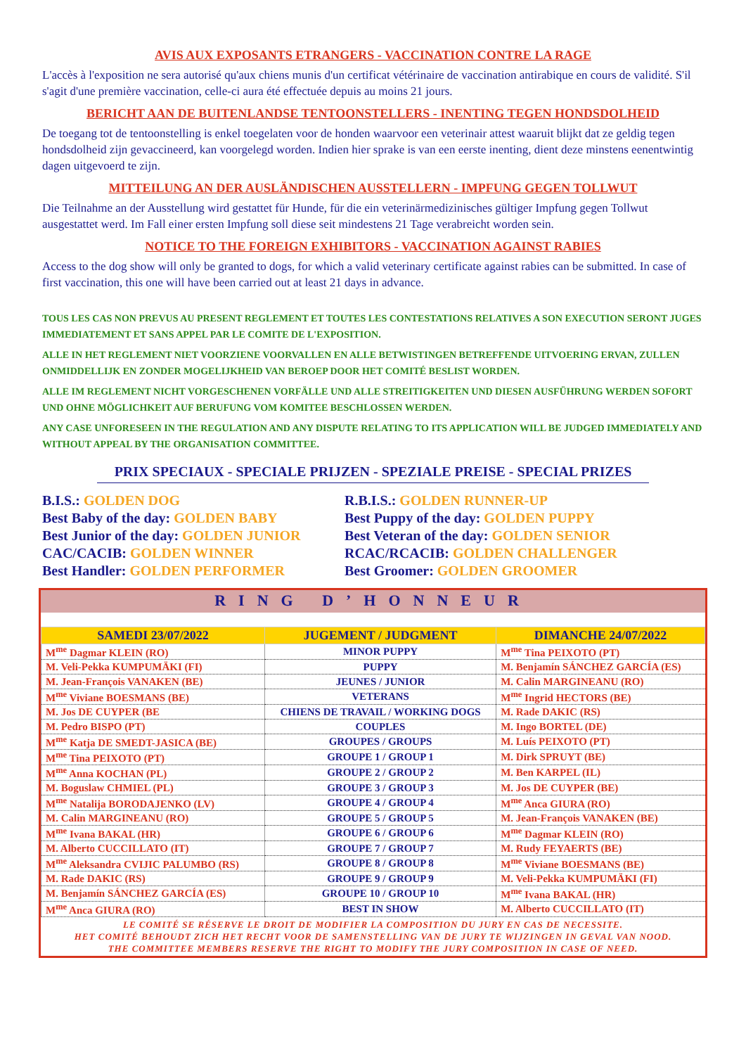AVIS AUX EXPOSANTS ETRANGERS - VACCINATION CONTRE LA RAGE
L'accès à l'exposition ne sera autorisé qu'aux chiens munis d'un certificat vétérinaire de vaccination antirabique en cours de validité. S'il s'agit d'une première vaccination, celle-ci aura été effectuée depuis au moins 21 jours.
BERICHT AAN DE BUITENLANDSE TENTOONSTELLERS - INENTING TEGEN HONDSDOLHEID
De toegang tot de tentoonstelling is enkel toegelaten voor de honden waarvoor een veterinair attest waaruit blijkt dat ze geldig tegen hondsdolheid zijn gevaccineerd, kan voorgelegd worden. Indien hier sprake is van een eerste inenting, dient deze minstens eenentwintig dagen uitgevoerd te zijn.
MITTEILUNG AN DER AUSLÄNDISCHEN AUSSTELLERN - IMPFUNG GEGEN TOLLWUT
Die Teilnahme an der Ausstellung wird gestattet für Hunde, für die ein veterinärmedizinisches gültiger Impfung gegen Tollwut ausgestattet werd. Im Fall einer ersten Impfung soll diese seit mindestens 21 Tage verabreicht worden sein.
NOTICE TO THE FOREIGN EXHIBITORS - VACCINATION AGAINST RABIES
Access to the dog show will only be granted to dogs, for which a valid veterinary certificate against rabies can be submitted. In case of first vaccination, this one will have been carried out at least 21 days in advance.
TOUS LES CAS NON PREVUS AU PRESENT REGLEMENT ET TOUTES LES CONTESTATIONS RELATIVES A SON EXECUTION SERONT JUGES IMMEDIATEMENT ET SANS APPEL PAR LE COMITE DE L'EXPOSITION.
ALLE IN HET REGLEMENT NIET VOORZIENE VOORVALLEN EN ALLE BETWISTINGEN BETREFFENDE UITVOERING ERVAN, ZULLEN ONMIDDELLIJK EN ZONDER MOGELIJKHEID VAN BEROEP DOOR HET COMITÉ BESLIST WORDEN.
ALLE IM REGLEMENT NICHT VORGESCHENEN VORFÄLLE UND ALLE STREITIGKEITEN UND DIESEN AUSFÜHRUNG WERDEN SOFORT UND OHNE MÖGLICHKEIT AUF BERUFUNG VOM KOMITEE BESCHLOSSEN WERDEN.
ANY CASE UNFORESEEN IN THE REGULATION AND ANY DISPUTE RELATING TO ITS APPLICATION WILL BE JUDGED IMMEDIATELY AND WITHOUT APPEAL BY THE ORGANISATION COMMITTEE.
PRIX SPECIAUX - SPECIALE PRIJZEN - SPEZIALE PREISE - SPECIAL PRIZES
B.I.S.: GOLDEN DOG
R.B.I.S.: GOLDEN RUNNER-UP
Best Baby of the day: GOLDEN BABY
Best Puppy of the day: GOLDEN PUPPY
Best Junior of the day: GOLDEN JUNIOR
Best Veteran of the day: GOLDEN SENIOR
CAC/CACIB: GOLDEN WINNER
RCAC/RCACIB: GOLDEN CHALLENGER
Best Handler: GOLDEN PERFORMER
Best Groomer: GOLDEN GROOMER
RING D’HONNEUR
| SAMEDI 23/07/2022 | JUGEMENT / JUDGMENT | DIMANCHE 24/07/2022 |
| --- | --- | --- |
| M<sup>me</sup> Dagmar KLEIN (RO) | MINOR PUPPY | M<sup>me</sup> Tina PEIXOTO (PT) |
| M. Veli-Pekka KUMPUMÄKI (FI) | PUPPY | M. Benjamín SÁNCHEZ GARCÍA (ES) |
| M. Jean-François VANAKEN (BE) | JEUNES / JUNIOR | M. Calin MARGINEANU (RO) |
| M<sup>me</sup> Viviane BOESMANS (BE) | VETERANS | M<sup>me</sup> Ingrid HECTORS (BE) |
| M. Jos DE CUYPER (BE | CHIENS DE TRAVAIL / WORKING DOGS | M. Rade DAKIC (RS) |
| M. Pedro BISPO (PT) | COUPLES | M. Ingo BORTEL (DE) |
| M<sup>me</sup> Katja DE SMEDT-JASICA (BE) | GROUPES / GROUPS | M. Luís PEIXOTO (PT) |
| M<sup>me</sup> Tina PEIXOTO (PT) | GROUPE 1 / GROUP 1 | M. Dirk SPRUYT (BE) |
| M<sup>me</sup> Anna KOCHAN (PL) | GROUPE 2 / GROUP 2 | M. Ben KARPEL (IL) |
| M. Boguslaw CHMIEL (PL) | GROUPE 3 / GROUP 3 | M. Jos DE CUYPER (BE) |
| M<sup>me</sup> Natalija BORODAJENKO (LV) | GROUPE 4 / GROUP 4 | M<sup>me</sup> Anca GIURA (RO) |
| M. Calin MARGINEANU (RO) | GROUPE 5 / GROUP 5 | M. Jean-François VANAKEN (BE) |
| M<sup>me</sup> Ivana BAKAL (HR) | GROUPE 6 / GROUP 6 | M<sup>me</sup> Dagmar KLEIN (RO) |
| M. Alberto CUCCILLATO (IT) | GROUPE 7 / GROUP 7 | M. Rudy FEYAERTS (BE) |
| M<sup>me</sup> Aleksandra CVIJIC PALUMBO (RS) | GROUPE 8 / GROUP 8 | M<sup>me</sup> Viviane BOESMANS (BE) |
| M. Rade DAKIC (RS) | GROUPE 9 / GROUP 9 | M. Veli-Pekka KUMPUMÄKI (FI) |
| M. Benjamín SÁNCHEZ GARCÍA (ES) | GROUPE 10 / GROUP 10 | M<sup>me</sup> Ivana BAKAL (HR) |
| M<sup>me</sup> Anca GIURA (RO) | BEST IN SHOW | M. Alberto CUCCILLATO (IT) |
LE COMITÉ SE RÉSERVE LE DROIT DE MODIFIER LA COMPOSITION DU JURY EN CAS DE NECESSITE.
HET COMITÉ BEHOUDT ZICH HET RECHT VOOR DE SAMENSTELLING VAN DE JURY TE WIJZINGEN IN GEVAL VAN NOOD.
THE COMMITTEE MEMBERS RESERVE THE RIGHT TO MODIFY THE JURY COMPOSITION IN CASE OF NEED.